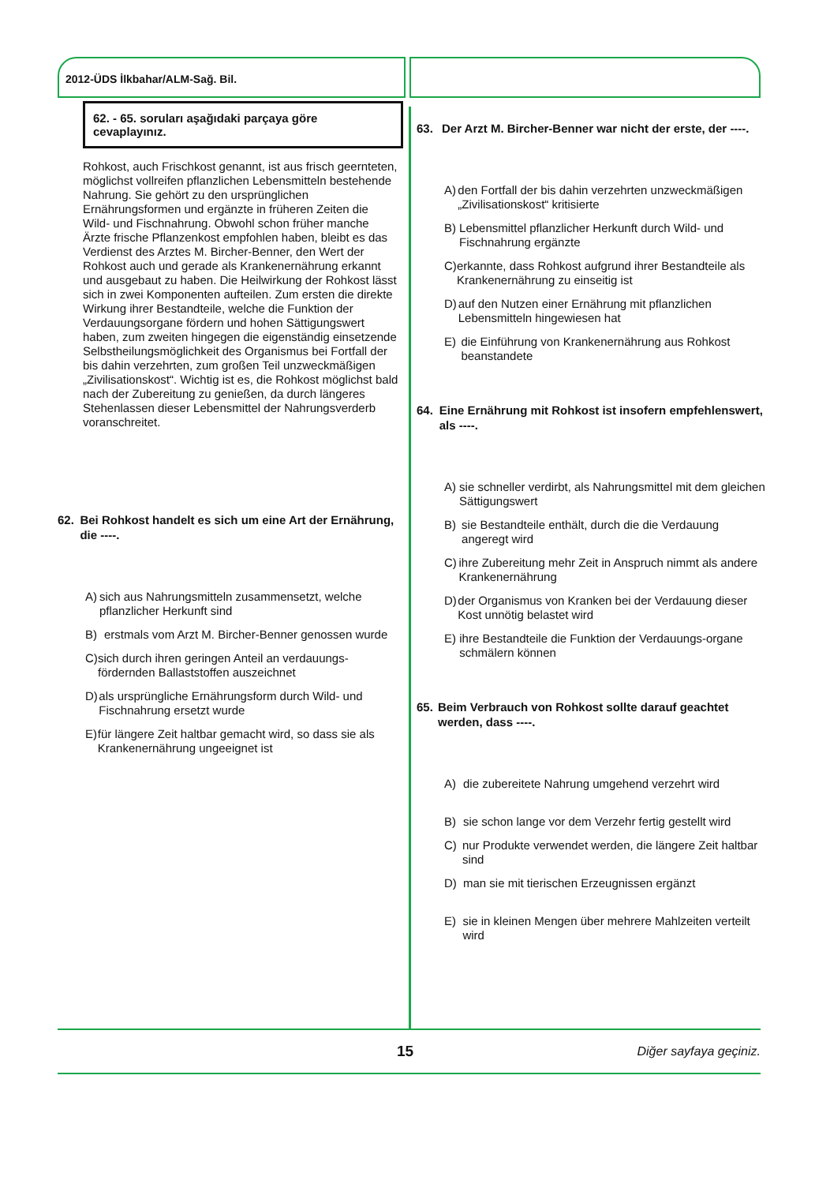2012-ÜDS İlkbahar/ALM-Sağ. Bil.
62. - 65. soruları aşağıdaki parçaya göre cevaplayınız.
Rohkost, auch Frischkost genannt, ist aus frisch geernteten, möglichst vollreifen pflanzlichen Lebensmitteln bestehende Nahrung. Sie gehört zu den ursprünglichen Ernährungsformen und ergänzte in früheren Zeiten die Wild- und Fischnahrung. Obwohl schon früher manche Ärzte frische Pflanzenkost empfohlen haben, bleibt es das Verdienst des Arztes M. Bircher-Benner, den Wert der Rohkost auch und gerade als Krankenernährung erkannt und ausgebaut zu haben. Die Heilwirkung der Rohkost lässt sich in zwei Komponenten aufteilen. Zum ersten die direkte Wirkung ihrer Bestandteile, welche die Funktion der Verdauungsorgane fördern und hohen Sättigungswert haben, zum zweiten hingegen die eigenständig einsetzende Selbstheilungsmöglichkeit des Organismus bei Fortfall der bis dahin verzehrten, zum großen Teil unzweckmäßigen „Zivilisationskost“. Wichtig ist es, die Rohkost möglichst bald nach der Zubereitung zu genießen, da durch längeres Stehenlassen dieser Lebensmittel der Nahrungsverderb voranschreitet.
62. Bei Rohkost handelt es sich um eine Art der Ernährung, die ----.
A) sich aus Nahrungsmitteln zusammensetzt, welche pflanzlicher Herkunft sind
B) erstmals vom Arzt M. Bircher-Benner genossen wurde
C) sich durch ihren geringen Anteil an verdauungs-fördernden Ballaststoffen auszeichnet
D) als ursprüngliche Ernährungsform durch Wild- und Fischnahrung ersetzt wurde
E) für längere Zeit haltbar gemacht wird, so dass sie als Krankenernährung ungeeignet ist
63. Der Arzt M. Bircher-Benner war nicht der erste, der ----.
A) den Fortfall der bis dahin verzehrten unzweckmäßigen „Zivilisationskost“ kritisierte
B) Lebensmittel pflanzlicher Herkunft durch Wild- und Fischnahrung ergänzte
C) erkannte, dass Rohkost aufgrund ihrer Bestandteile als Krankenernährung zu einseitig ist
D) auf den Nutzen einer Ernährung mit pflanzlichen Lebensmitteln hingewiesen hat
E) die Einführung von Krankenernährung aus Rohkost beanstandete
64. Eine Ernährung mit Rohkost ist insofern empfehlenswert, als ----.
A) sie schneller verdirbt, als Nahrungsmittel mit dem gleichen Sättigungswert
B) sie Bestandteile enthält, durch die die Verdauung angeregt wird
C) ihre Zubereitung mehr Zeit in Anspruch nimmt als andere Krankenernährung
D) der Organismus von Kranken bei der Verdauung dieser Kost unnötig belastet wird
E) ihre Bestandteile die Funktion der Verdauungs-organe schmälern können
65. Beim Verbrauch von Rohkost sollte darauf geachtet werden, dass ----.
A) die zubereitete Nahrung umgehend verzehrt wird
B) sie schon lange vor dem Verzehr fertig gestellt wird
C) nur Produkte verwendet werden, die längere Zeit haltbar sind
D) man sie mit tierischen Erzeugnissen ergänzt
E) sie in kleinen Mengen über mehrere Mahlzeiten verteilt wird
15 Diğer sayfaya geçiniz.